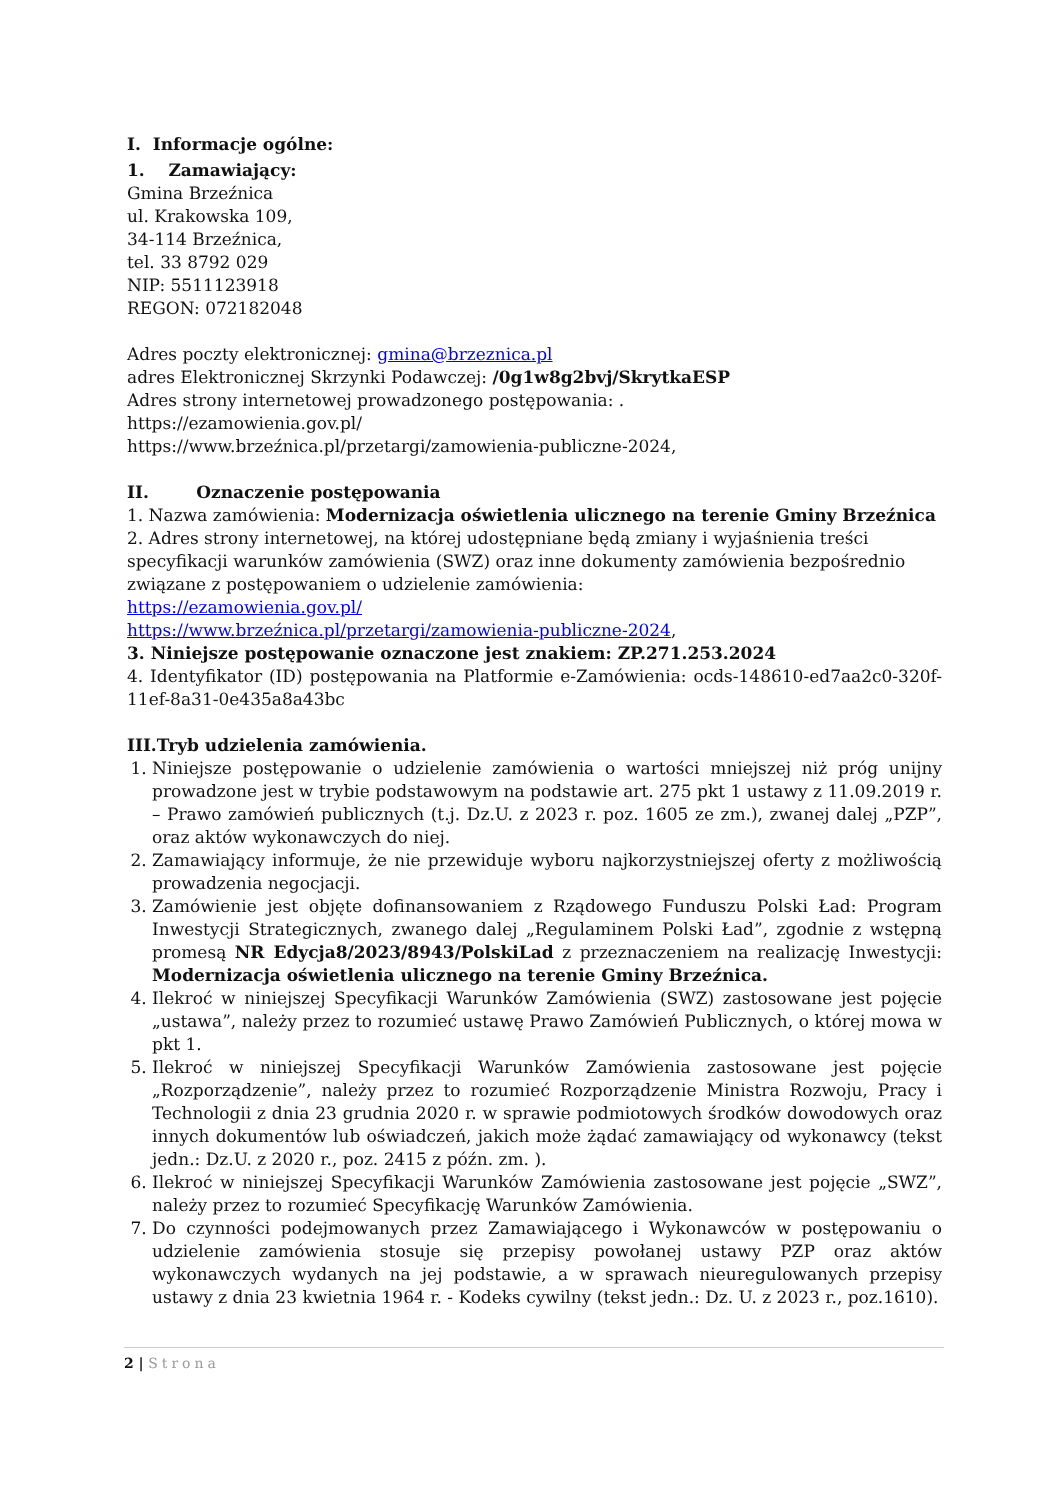I. Informacje ogólne:
1. Zamawiający:
Gmina Brzeźnica
ul. Krakowska 109,
34-114 Brzeźnica,
tel. 33 8792 029
NIP: 5511123918
REGON: 072182048
Adres poczty elektronicznej: gmina@brzeznica.pl
adres Elektronicznej Skrzynki Podawczej: /0g1w8g2bvj/SkrytkaESP
Adres strony internetowej prowadzonego postępowania: .
https://ezamowienia.gov.pl/
https://www.brzeźnica.pl/przetargi/zamowienia-publiczne-2024,
II. Oznaczenie postępowania
1. Nazwa zamówienia: Modernizacja oświetlenia ulicznego na terenie Gminy Brzeźnica
2. Adres strony internetowej, na której udostępniane będą zmiany i wyjaśnienia treści specyfikacji warunków zamówienia (SWZ) oraz inne dokumenty zamówienia bezpośrednio związane z postępowaniem o udzielenie zamówienia:
https://ezamowienia.gov.pl/
https://www.brzeźnica.pl/przetargi/zamowienia-publiczne-2024,
3. Niniejsze postępowanie oznaczone jest znakiem: ZP.271.253.2024
4. Identyfikator (ID) postępowania na Platformie e-Zamówienia: ocds-148610-ed7aa2c0-320f-11ef-8a31-0e435a8a43bc
III.Tryb udzielenia zamówienia.
1. Niniejsze postępowanie o udzielenie zamówienia o wartości mniejszej niż próg unijny prowadzone jest w trybie podstawowym na podstawie art. 275 pkt 1 ustawy z 11.09.2019 r. – Prawo zamówień publicznych (t.j. Dz.U. z 2023 r. poz. 1605 ze zm.), zwanej dalej „PZP”, oraz aktów wykonawczych do niej.
2. Zamawiający informuje, że nie przewiduje wyboru najkorzystniejszej oferty z możliwością prowadzenia negocjacji.
3. Zamówienie jest objęte dofinansowaniem z Rządowego Funduszu Polski Ład: Program Inwestycji Strategicznych, zwanego dalej „Regulaminem Polski Ład”, zgodnie z wstępną promesą NR Edycja8/2023/8943/PolskiLad z przeznaczeniem na realizację Inwestycji: Modernizacja oświetlenia ulicznego na terenie Gminy Brzeźnica.
4. Ilekroć w niniejszej Specyfikacji Warunków Zamówienia (SWZ) zastosowane jest pojęcie „ustawa”, należy przez to rozumieć ustawę Prawo Zamówień Publicznych, o której mowa w pkt 1.
5. Ilekroć w niniejszej Specyfikacji Warunków Zamówienia zastosowane jest pojęcie „Rozporządzenie”, należy przez to rozumieć Rozporządzenie Ministra Rozwoju, Pracy i Technologii z dnia 23 grudnia 2020 r. w sprawie podmiotowych środków dowodowych oraz innych dokumentów lub oświadczeń, jakich może żądać zamawiający od wykonawcy (tekst jedn.: Dz.U. z 2020 r., poz. 2415 z późn. zm. ).
6. Ilekroć w niniejszej Specyfikacji Warunków Zamówienia zastosowane jest pojęcie „SWZ”, należy przez to rozumieć Specyfikację Warunków Zamówienia.
7. Do czynności podejmowanych przez Zamawiającego i Wykonawców w postępowaniu o udzielenie zamówienia stosuje się przepisy powołanej ustawy PZP oraz aktów wykonawczych wydanych na jej podstawie, a w sprawach nieuregulowanych przepisy ustawy z dnia 23 kwietnia 1964 r. - Kodeks cywilny (tekst jedn.: Dz. U. z 2023 r., poz.1610).
2 | Strona